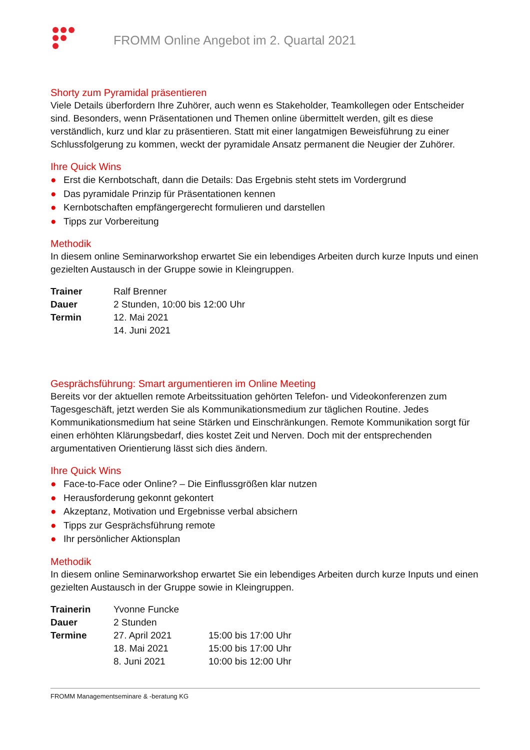FROMM Online Angebot im 2. Quartal 2021
Shorty zum Pyramidal präsentieren
Viele Details überfordern Ihre Zuhörer, auch wenn es Stakeholder, Teamkollegen oder Entscheider sind. Besonders, wenn Präsentationen und Themen online übermittelt werden, gilt es diese verständlich, kurz und klar zu präsentieren. Statt mit einer langatmigen Beweisführung zu einer Schlussfolgerung zu kommen, weckt der pyramidale Ansatz permanent die Neugier der Zuhörer.
Ihre Quick Wins
● Erst die Kernbotschaft, dann die Details: Das Ergebnis steht stets im Vordergrund
● Das pyramidale Prinzip für Präsentationen kennen
● Kernbotschaften empfängergerecht formulieren und darstellen
● Tipps zur Vorbereitung
Methodik
In diesem online Seminarworkshop erwartet Sie ein lebendiges Arbeiten durch kurze Inputs und einen gezielten Austausch in der Gruppe sowie in Kleingruppen.
| Trainer | Ralf Brenner |
| Dauer | 2 Stunden, 10:00 bis 12:00 Uhr |
| Termin | 12. Mai 2021 |
| | 14. Juni 2021 |
Gesprächsführung: Smart argumentieren im Online Meeting
Bereits vor der aktuellen remote Arbeitssituation gehörten Telefon- und Videokonferenzen zum Tagesgeschäft, jetzt werden Sie als Kommunikationsmedium zur täglichen Routine. Jedes Kommunikationsmedium hat seine Stärken und Einschränkungen. Remote Kommunikation sorgt für einen erhöhten Klärungsbedarf, dies kostet Zeit und Nerven. Doch mit der entsprechenden argumentativen Orientierung lässt sich dies ändern.
Ihre Quick Wins
● Face-to-Face oder Online? – Die Einflussgrößen klar nutzen
● Herausforderung gekonnt gekontert
● Akzeptanz, Motivation und Ergebnisse verbal absichern
● Tipps zur Gesprächsführung remote
● Ihr persönlicher Aktionsplan
Methodik
In diesem online Seminarworkshop erwartet Sie ein lebendiges Arbeiten durch kurze Inputs und einen gezielten Austausch in der Gruppe sowie in Kleingruppen.
| Trainerin | Yvonne Funcke | |
| Dauer | 2 Stunden | |
| Termine | 27. April 2021 | 15:00 bis 17:00 Uhr |
| | 18. Mai 2021 | 15:00 bis 17:00 Uhr |
| | 8. Juni 2021 | 10:00 bis 12:00 Uhr |
FROMM Managementseminare & -beratung KG